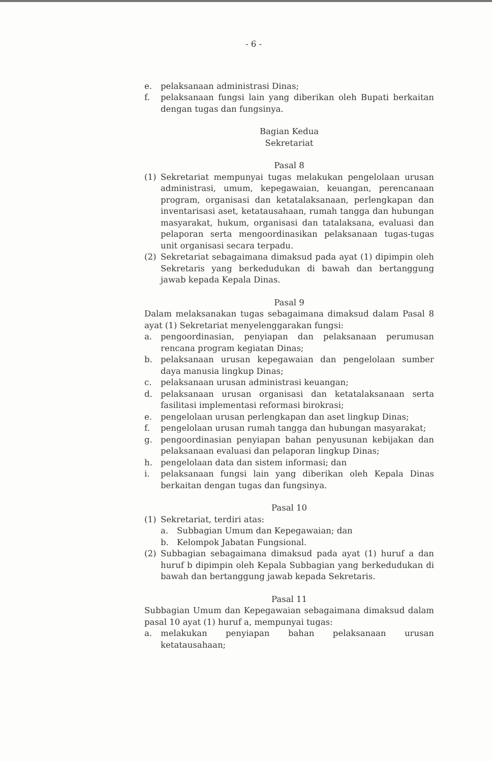- 6 -
e. pelaksanaan administrasi Dinas;
f. pelaksanaan fungsi lain yang diberikan oleh Bupati berkaitan dengan tugas dan fungsinya.
Bagian Kedua
Sekretariat
Pasal 8
(1) Sekretariat mempunyai tugas melakukan pengelolaan urusan administrasi, umum, kepegawaian, keuangan, perencanaan program, organisasi dan ketatalaksanaan, perlengkapan dan inventarisasi aset, ketatausahaan, rumah tangga dan hubungan masyarakat, hukum, organisasi dan tatalaksana, evaluasi dan pelaporan serta mengoordinasikan pelaksanaan tugas-tugas unit organisasi secara terpadu.
(2) Sekretariat sebagaimana dimaksud pada ayat (1) dipimpin oleh Sekretaris yang berkedudukan di bawah dan bertanggung jawab kepada Kepala Dinas.
Pasal 9
Dalam melaksanakan tugas sebagaimana dimaksud dalam Pasal 8 ayat (1) Sekretariat menyelenggarakan fungsi:
a. pengoordinasian, penyiapan dan pelaksanaan perumusan rencana program kegiatan Dinas;
b. pelaksanaan urusan kepegawaian dan pengelolaan sumber daya manusia lingkup Dinas;
c. pelaksanaan urusan administrasi keuangan;
d. pelaksanaan urusan organisasi dan ketatalaksanaan serta fasilitasi implementasi reformasi birokrasi;
e. pengelolaan urusan perlengkapan dan aset lingkup Dinas;
f. pengelolaan urusan rumah tangga dan hubungan masyarakat;
g. pengoordinasian penyiapan bahan penyusunan kebijakan dan pelaksanaan evaluasi dan pelaporan lingkup Dinas;
h. pengelolaan data dan sistem informasi; dan
i. pelaksanaan fungsi lain yang diberikan oleh Kepala Dinas berkaitan dengan tugas dan fungsinya.
Pasal 10
(1) Sekretariat, terdiri atas:
a. Subbagian Umum dan Kepegawaian; dan
b. Kelompok Jabatan Fungsional.
(2) Subbagian sebagaimana dimaksud pada ayat (1) huruf a dan huruf b dipimpin oleh Kepala Subbagian yang berkedudukan di bawah dan bertanggung jawab kepada Sekretaris.
Pasal 11
Subbagian Umum dan Kepegawaian sebagaimana dimaksud dalam pasal 10 ayat (1) huruf a, mempunyai tugas:
a. melakukan penyiapan bahan pelaksanaan urusan ketatausahaan;